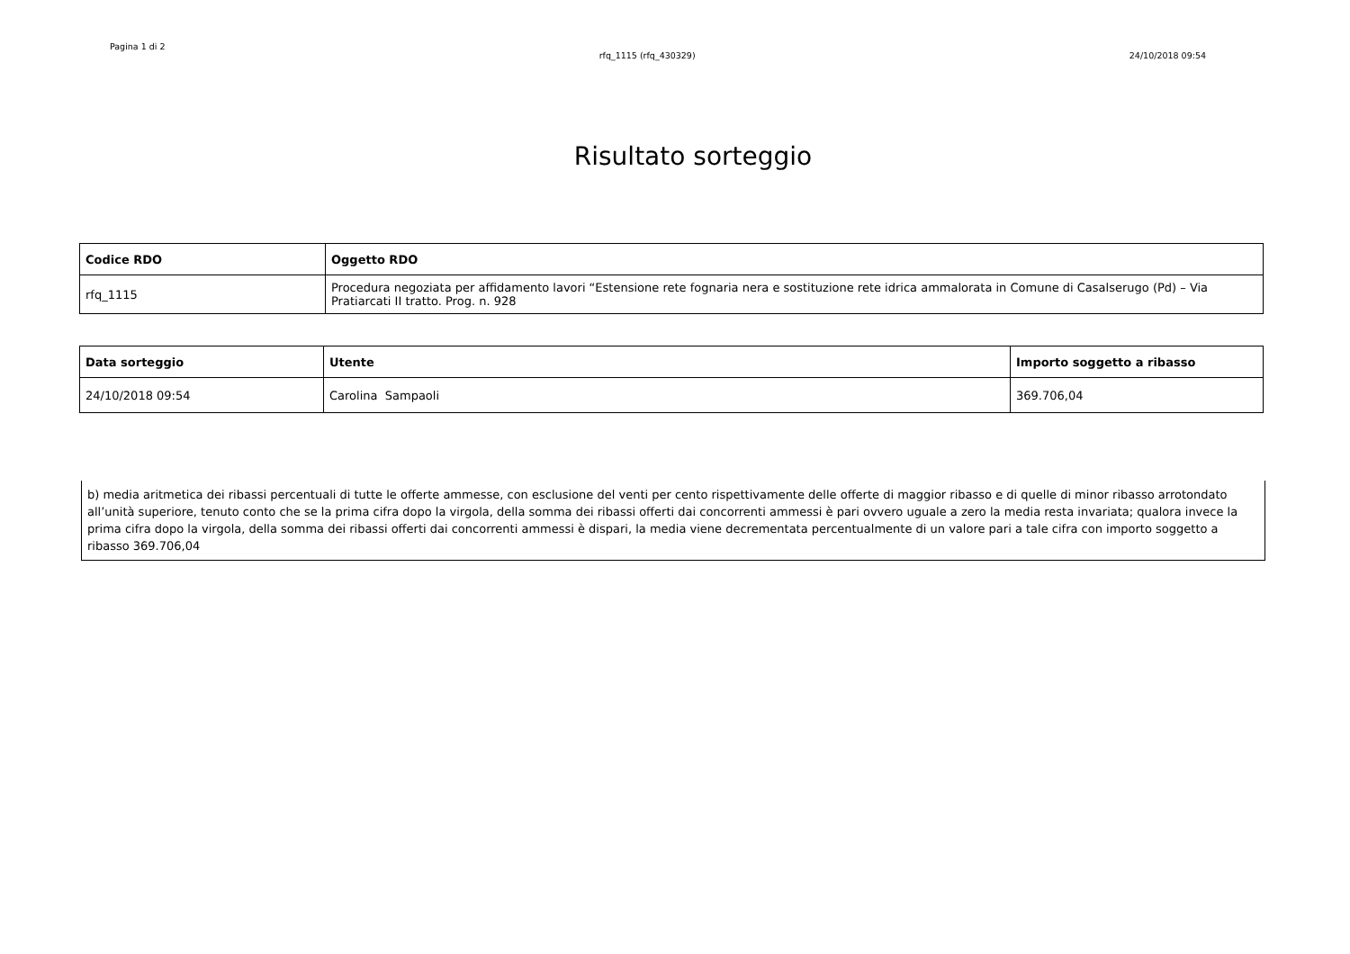Pagina 1 di 2
rfq_1115 (rfq_430329) 24/10/2018 09:54
Risultato sorteggio
| Codice RDO | Oggetto RDO |
| --- | --- |
| rfq_1115 | Procedura negoziata per affidamento lavori “Estensione rete fognaria nera e sostituzione rete idrica ammalorata in Comune di Casalserugo (Pd) – Via Pratiarcati II tratto. Prog. n. 928 |
| Data sorteggio | Utente | Importo soggetto a ribasso |
| --- | --- | --- |
| 24/10/2018 09:54 | Carolina Sampaoli | 369.706,04 |
b) media aritmetica dei ribassi percentuali di tutte le offerte ammesse, con esclusione del venti per cento rispettivamente delle offerte di maggior ribasso e di quelle di minor ribasso arrotondato all’unità superiore, tenuto conto che se la prima cifra dopo la virgola, della somma dei ribassi offerti dai concorrenti ammessi è pari ovvero uguale a zero la media resta invariata; qualora invece la prima cifra dopo la virgola, della somma dei ribassi offerti dai concorrenti ammessi è dispari, la media viene decrementata percentualmente di un valore pari a tale cifra con importo soggetto a ribasso 369.706,04